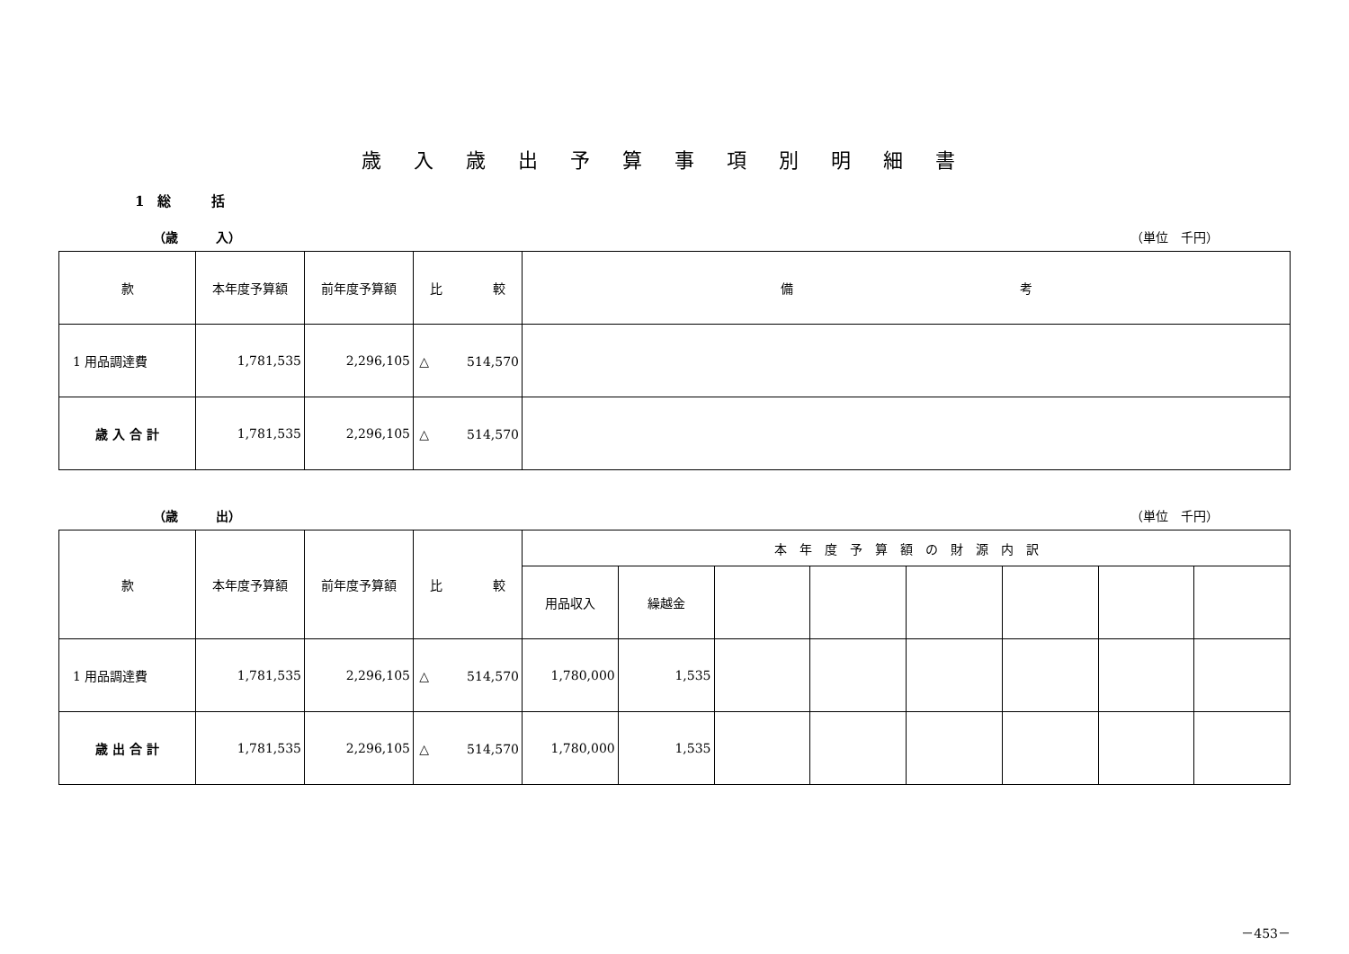歳入歳出予算事項別明細書
1　総　　　括
（歳　　　入） （単位　千円）
| 款 | 本年度予算額 | 前年度予算額 | 比 較 | 備 考 |
| --- | --- | --- | --- | --- |
| 1 用品調達費 | 1,781,535 | 2,296,105 | △ 514,570 | |
| 歳 入 合 計 | 1,781,535 | 2,296,105 | △ 514,570 | |
（歳　　　出） （単位　千円）
| 款 | 本年度予算額 | 前年度予算額 | 比 較 | 本 年 度 予 算 額 の 財 源 内 訳 | | | | | | | |
| --- | --- | --- | --- | --- | --- | --- | --- | --- | --- | --- | --- |
| | | | | 用品収入 | 繰越金 | | | | | | |
| 1 用品調達費 | 1,781,535 | 2,296,105 | △ 514,570 | 1,780,000 | 1,535 | | | | | | |
| 歳 出 合 計 | 1,781,535 | 2,296,105 | △ 514,570 | 1,780,000 | 1,535 | | | | | | |
－453－